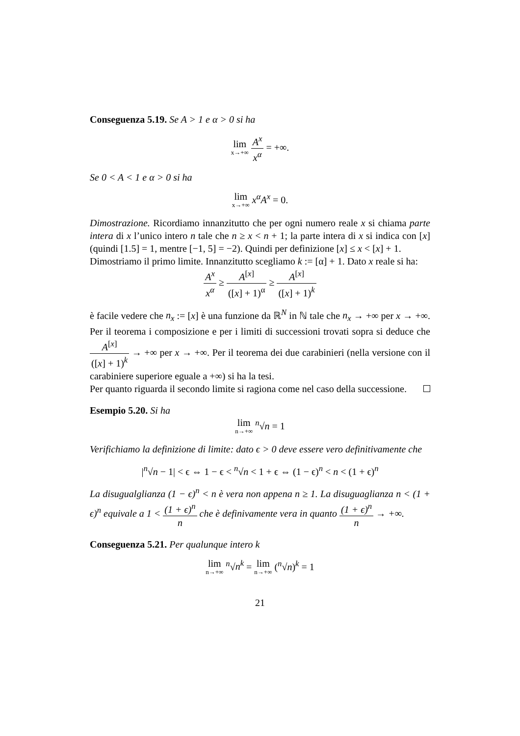Conseguenza 5.19. Se A > 1 e α > 0 si ha
lim x→+∞ A<sup>x</sup> x<sup>α</sup> = +∞.
Se 0 < A < 1 e α > 0 si ha
lim x→+∞ x<sup>α</sup>A<sup>x</sup> = 0.
Dimostrazione. Ricordiamo innanzitutto che per ogni numero reale x si chiama parte intera di x l’unico intero n tale che n ≥ x < n + 1; la parte intera di x si indica con [x] (quindi [1.5] = 1, mentre [−1, 5] = −2). Quindi per definizione [x] ≤ x < [x] + 1.
Dimostriamo il primo limite. Innanzitutto scegliamo k := [α] + 1. Dato x reale si ha:
A<sup>x</sup> x<sup>α</sup> ≥ A<sup>[x]</sup> ([x] + 1)<sup>α</sup> ≥ A<sup>[x]</sup> ([x] + 1)<sup>k</sup>
è facile vedere che n<sub>x</sub> := [x] è una funzione da ℝ<sup>N</sup> in ℕ tale che n<sub>x</sub> → +∞ per x → +∞. Per il teorema i composizione e per i limiti di successioni trovati sopra si deduce che A<sup>[x]</sup> ([x] + 1)<sup>k</sup> → +∞ per x → +∞. Per il teorema dei due carabinieri (nella versione con il carabiniere superiore eguale a +∞) si ha la tesi.
Per quanto riguarda il secondo limite si ragiona come nel caso della successione.
Esempio 5.20. Si ha
lim n→+∞ <sup>n</sup>√n = 1
Verifichiamo la definizione di limite: dato ϵ > 0 deve essere vero definitivamente che
|<sup>n</sup>√n − 1| < ϵ ⇔ 1 − ϵ < <sup>n</sup>√n < 1 + ϵ ⇔ (1 − ϵ)<sup>n</sup> < n < (1 + ϵ)<sup>n</sup>
La disugualglianza (1 − ϵ)<sup>n</sup> < n è vera non appena n ≥ 1. La disuguaglianza n < (1 + ϵ)<sup>n</sup> equivale a 1 < (1 + ϵ)<sup>n</sup> n che è definivamente vera in quanto (1 + ϵ)<sup>n</sup> n → +∞.
Conseguenza 5.21. Per qualunque intero k
lim n→+∞ <sup>n</sup>√n<sup>k</sup> = lim n→+∞ (<sup>n</sup>√n)<sup>k</sup> = 1
21